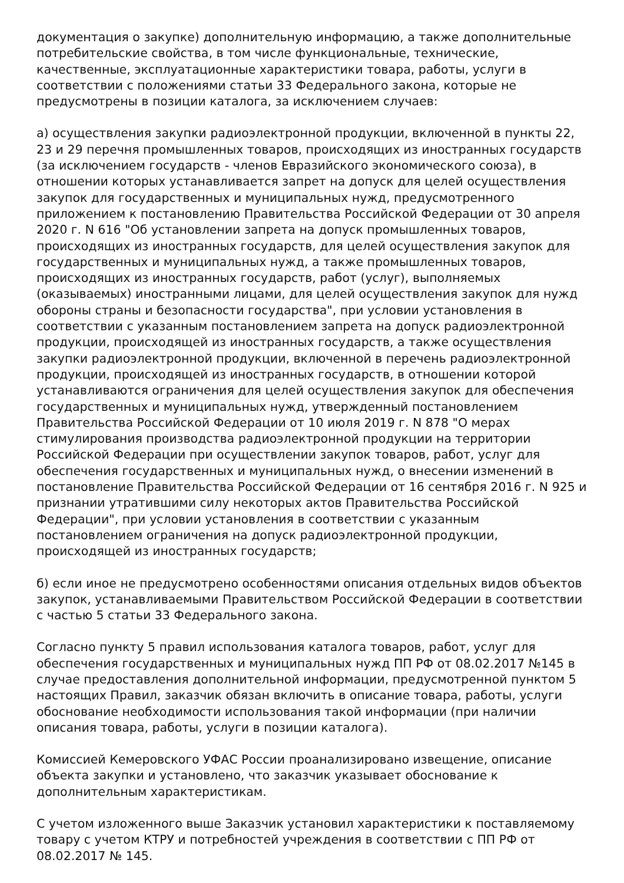документация о закупке) дополнительную информацию, а также дополнительные потребительские свойства, в том числе функциональные, технические, качественные, эксплуатационные характеристики товара, работы, услуги в соответствии с положениями статьи 33 Федерального закона, которые не предусмотрены в позиции каталога, за исключением случаев:
а) осуществления закупки радиоэлектронной продукции, включенной в пункты 22, 23 и 29 перечня промышленных товаров, происходящих из иностранных государств (за исключением государств - членов Евразийского экономического союза), в отношении которых устанавливается запрет на допуск для целей осуществления закупок для государственных и муниципальных нужд, предусмотренного приложением к постановлению Правительства Российской Федерации от 30 апреля 2020 г. N 616 "Об установлении запрета на допуск промышленных товаров, происходящих из иностранных государств, для целей осуществления закупок для государственных и муниципальных нужд, а также промышленных товаров, происходящих из иностранных государств, работ (услуг), выполняемых (оказываемых) иностранными лицами, для целей осуществления закупок для нужд обороны страны и безопасности государства", при условии установления в соответствии с указанным постановлением запрета на допуск радиоэлектронной продукции, происходящей из иностранных государств, а также осуществления закупки радиоэлектронной продукции, включенной в перечень радиоэлектронной продукции, происходящей из иностранных государств, в отношении которой устанавливаются ограничения для целей осуществления закупок для обеспечения государственных и муниципальных нужд, утвержденный постановлением Правительства Российской Федерации от 10 июля 2019 г. N 878 "О мерах стимулирования производства радиоэлектронной продукции на территории Российской Федерации при осуществлении закупок товаров, работ, услуг для обеспечения государственных и муниципальных нужд, о внесении изменений в постановление Правительства Российской Федерации от 16 сентября 2016 г. N 925 и признании утратившими силу некоторых актов Правительства Российской Федерации", при условии установления в соответствии с указанным постановлением ограничения на допуск радиоэлектронной продукции, происходящей из иностранных государств;
б) если иное не предусмотрено особенностями описания отдельных видов объектов закупок, устанавливаемыми Правительством Российской Федерации в соответствии с частью 5 статьи 33 Федерального закона.
Согласно пункту 5 правил использования каталога товаров, работ, услуг для обеспечения государственных и муниципальных нужд ПП РФ от 08.02.2017 №145 в случае предоставления дополнительной информации, предусмотренной пунктом 5 настоящих Правил, заказчик обязан включить в описание товара, работы, услуги обоснование необходимости использования такой информации (при наличии описания товара, работы, услуги в позиции каталога).
Комиссией Кемеровского УФАС России проанализировано извещение, описание объекта закупки и установлено, что заказчик указывает обоснование к дополнительным характеристикам.
С учетом изложенного выше Заказчик установил характеристики к поставляемому товару с учетом КТРУ и потребностей учреждения в соответствии с ПП РФ от 08.02.2017 № 145.